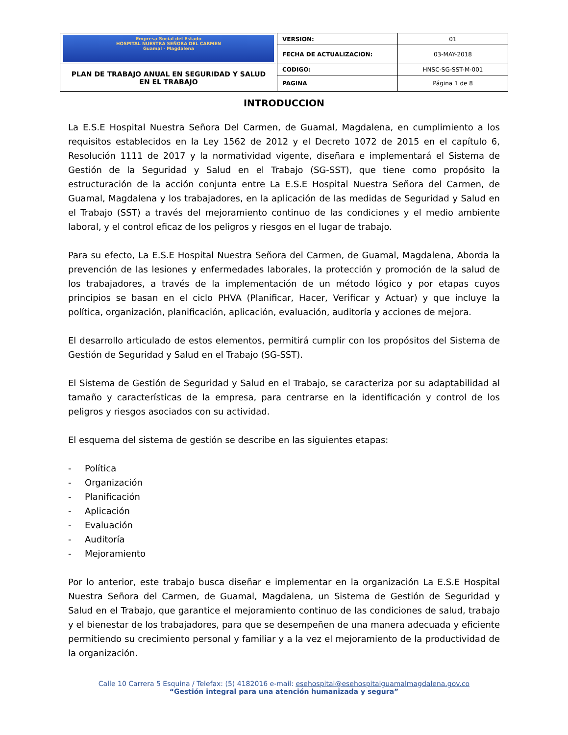| Empresa Social del Estado HOSPITAL NUESTRA SEÑORA DEL CARMEN Guamal - Magdalena | VERSION: | 01 |
| | FECHA DE ACTUALIZACION: | 03-MAY-2018 |
| PLAN DE TRABAJO ANUAL EN SEGURIDAD Y SALUD EN EL TRABAJO | CODIGO: | HNSC-SG-SST-M-001 |
| | PAGINA | Página 1 de 8 |
INTRODUCCION
La E.S.E Hospital Nuestra Señora Del Carmen, de Guamal, Magdalena, en cumplimiento a los requisitos establecidos en la Ley 1562 de 2012 y el Decreto 1072 de 2015 en el capítulo 6, Resolución 1111 de 2017 y la normatividad vigente, diseñara e implementará el Sistema de Gestión de la Seguridad y Salud en el Trabajo (SG-SST), que tiene como propósito la estructuración de la acción conjunta entre La E.S.E Hospital Nuestra Señora del Carmen, de Guamal, Magdalena y los trabajadores, en la aplicación de las medidas de Seguridad y Salud en el Trabajo (SST) a través del mejoramiento continuo de las condiciones y el medio ambiente laboral, y el control eficaz de los peligros y riesgos en el lugar de trabajo.
Para su efecto, La E.S.E Hospital Nuestra Señora del Carmen, de Guamal, Magdalena, Aborda la prevención de las lesiones y enfermedades laborales, la protección y promoción de la salud de los trabajadores, a través de la implementación de un método lógico y por etapas cuyos principios se basan en el ciclo PHVA (Planificar, Hacer, Verificar y Actuar) y que incluye la política, organización, planificación, aplicación, evaluación, auditoría y acciones de mejora.
El desarrollo articulado de estos elementos, permitirá cumplir con los propósitos del Sistema de Gestión de Seguridad y Salud en el Trabajo (SG-SST).
El Sistema de Gestión de Seguridad y Salud en el Trabajo, se caracteriza por su adaptabilidad al tamaño y características de la empresa, para centrarse en la identificación y control de los peligros y riesgos asociados con su actividad.
El esquema del sistema de gestión se describe en las siguientes etapas:
- Política
- Organización
- Planificación
- Aplicación
- Evaluación
- Auditoría
- Mejoramiento
Por lo anterior, este trabajo busca diseñar e implementar en la organización La E.S.E Hospital Nuestra Señora del Carmen, de Guamal, Magdalena, un Sistema de Gestión de Seguridad y Salud en el Trabajo, que garantice el mejoramiento continuo de las condiciones de salud, trabajo y el bienestar de los trabajadores, para que se desempeñen de una manera adecuada y eficiente permitiendo su crecimiento personal y familiar y a la vez el mejoramiento de la productividad de la organización.
Calle 10 Carrera 5 Esquina / Telefax: (5) 4182016 e-mail: esehospital@esehospitalguamalmagdalena.gov.co
“Gestión integral para una atención humanizada y segura”